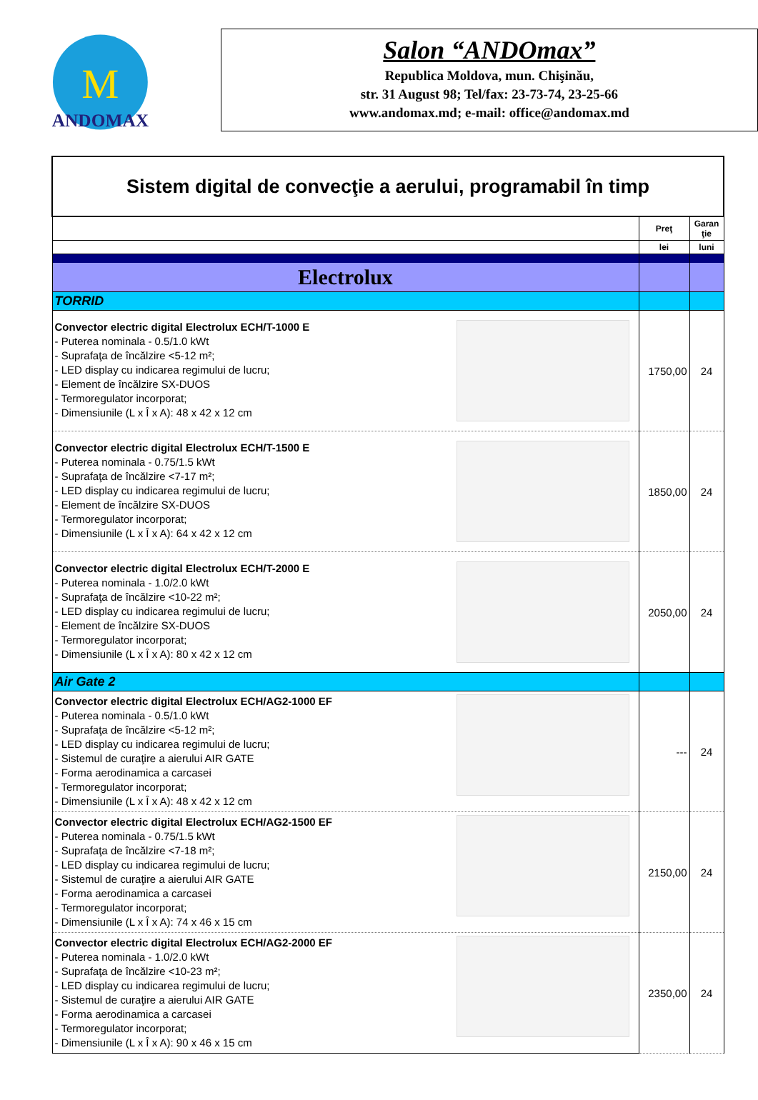M
ANDOMAX
Salon “ANDOmax”
Republica Moldova, mun. Chişinău,
str. 31 August 98; Tel/fax: 23-73-74, 23-25-66
www.andomax.md; e-mail: office@andomax.md
| Sistem digital de convecţie a aerului, programabil în timp | | |
| | Preţ | Garan ţie |
| | lei | luni |
| Electrolux | | |
| TORRID | | |
| Convector electric digital Electrolux ECH/T-1000 E - Puterea nominala - 0.5/1.0 kWt - Suprafaţa de încălzire <5-12 m²; - LED display cu indicarea regimului de lucru; - Element de încălzire SX-DUOS - Termoregulator incorporat; - Dimensiunile (L x Î x A): 48 x 42 x 12 cm | 1750,00 | 24 |
| Convector electric digital Electrolux ECH/T-1500 E - Puterea nominala - 0.75/1.5 kWt - Suprafaţa de încălzire <7-17 m²; - LED display cu indicarea regimului de lucru; - Element de încălzire SX-DUOS - Termoregulator incorporat; - Dimensiunile (L x Î x A): 64 x 42 x 12 cm | 1850,00 | 24 |
| Convector electric digital Electrolux ECH/T-2000 E - Puterea nominala - 1.0/2.0 kWt - Suprafaţa de încălzire <10-22 m²; - LED display cu indicarea regimului de lucru; - Element de încălzire SX-DUOS - Termoregulator incorporat; - Dimensiunile (L x Î x A): 80 x 42 x 12 cm | 2050,00 | 24 |
| Air Gate 2 | | |
| Convector electric digital Electrolux ECH/AG2-1000 EF - Puterea nominala - 0.5/1.0 kWt - Suprafaţa de încălzire <5-12 m²; - LED display cu indicarea regimului de lucru; - Sistemul de curaţire a aierului AIR GATE - Forma aerodinamica a carcasei - Termoregulator incorporat; - Dimensiunile (L x Î x A): 48 x 42 x 12 cm | --- | 24 |
| Convector electric digital Electrolux ECH/AG2-1500 EF - Puterea nominala - 0.75/1.5 kWt - Suprafaţa de încălzire <7-18 m²; - LED display cu indicarea regimului de lucru; - Sistemul de curaţire a aierului AIR GATE - Forma aerodinamica a carcasei - Termoregulator incorporat; - Dimensiunile (L x Î x A): 74 x 46 x 15 cm | 2150,00 | 24 |
| Convector electric digital Electrolux ECH/AG2-2000 EF - Puterea nominala - 1.0/2.0 kWt - Suprafaţa de încălzire <10-23 m²; - LED display cu indicarea regimului de lucru; - Sistemul de curaţire a aierului AIR GATE - Forma aerodinamica a carcasei - Termoregulator incorporat; - Dimensiunile (L x Î x A): 90 x 46 x 15 cm | 2350,00 | 24 |